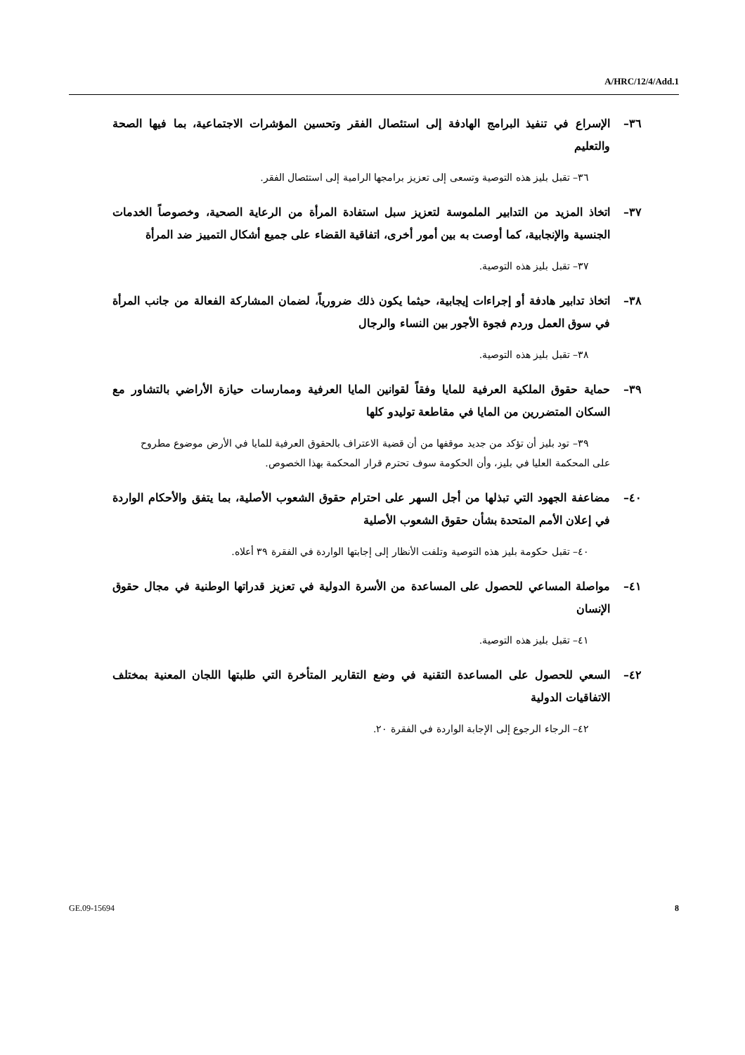A/HRC/12/4/Add.1
٣٦– الإسراع في تنفيذ البرامج الهادفة إلى استئصال الفقر وتحسين المؤشرات الاجتماعية، بما فيها الصحة والتعليم
٣٦– تقبل بليز هذه التوصية وتسعى إلى تعزيز برامجها الرامية إلى استئصال الفقر.
٣٧– اتخاذ المزيد من التدابير الملموسة لتعزيز سبل استفادة المرأة من الرعاية الصحية، وخصوصاً الخدمات الجنسية والإنجابية، كما أوصت به بين أمور أخرى، اتفاقية القضاء على جميع أشكال التمييز ضد المرأة
٣٧– تقبل بليز هذه التوصية.
٣٨– اتخاذ تدابير هادفة أو إجراءات إيجابية، حيثما يكون ذلك ضرورياً، لضمان المشاركة الفعالة من جانب المرأة في سوق العمل وردم فجوة الأجور بين النساء والرجال
٣٨– تقبل بليز هذه التوصية.
٣٩– حماية حقوق الملكية العرفية للمايا وفقاً لقوانين المايا العرفية وممارسات حيازة الأراضي بالتشاور مع السكان المتضررين من المايا في مقاطعة توليدو كلها
٣٩– تود بليز أن تؤكد من جديد موقفها من أن قضية الاعتراف بالحقوق العرفية للمايا في الأرض موضوع مطروح على المحكمة العليا في بليز، وأن الحكومة سوف تحترم قرار المحكمة بهذا الخصوص.
٤٠– مضاعفة الجهود التي تبذلها من أجل السهر على احترام حقوق الشعوب الأصلية، بما يتفق والأحكام الواردة في إعلان الأمم المتحدة بشأن حقوق الشعوب الأصلية
٤٠– تقبل حكومة بليز هذه التوصية وتلفت الأنظار إلى إجابتها الواردة في الفقرة ٣٩ أعلاه.
٤١– مواصلة المساعي للحصول على المساعدة من الأسرة الدولية في تعزيز قدراتها الوطنية في مجال حقوق الإنسان
٤١– تقبل بليز هذه التوصية.
٤٢– السعي للحصول على المساعدة التقنية في وضع التقارير المتأخرة التي طلبتها اللجان المعنية بمختلف الاتفاقيات الدولية
٤٢– الرجاء الرجوع إلى الإجابة الواردة في الفقرة ٢٠.
GE.09-15694 8